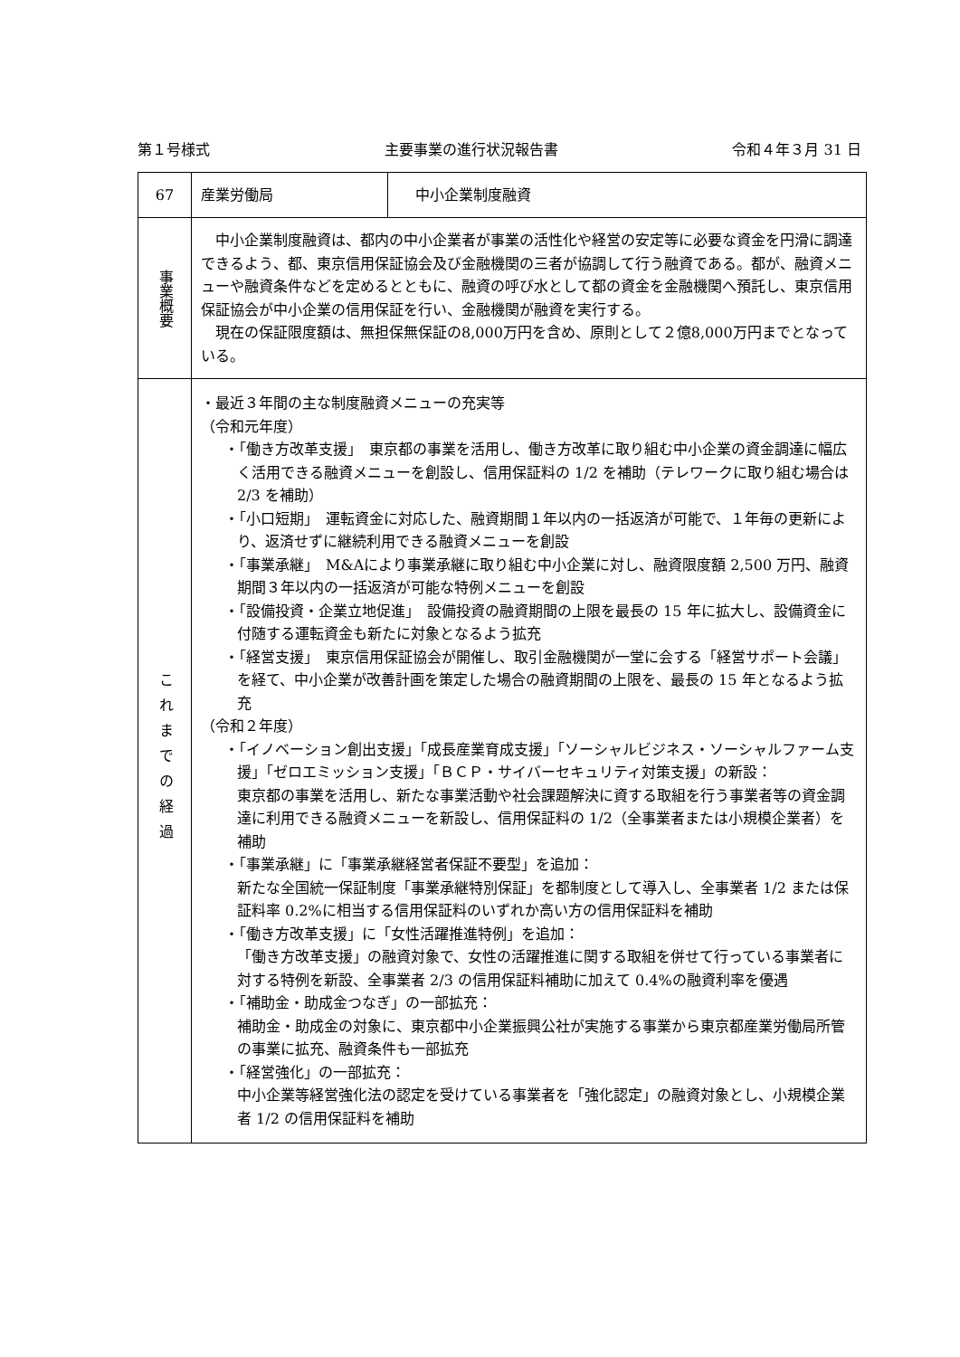第１号様式 主要事業の進行状況報告書 令和４年３月 31 日
| 67 | 産業労働局 | 中小企業制度融資 |
| 事業概要 | 中小企業制度融資は、都内の中小企業者が事業の活性化や経営の安定等に必要な資金を円滑に調達できるよう、都、東京信用保証協会及び金融機関の三者が協調して行う融資である。都が、融資メニューや融資条件などを定めるとともに、融資の呼び水として都の資金を金融機関へ預託し、東京信用保証協会が中小企業の信用保証を行い、金融機関が融資を実行する。 現在の保証限度額は、無担保無保証の8,000万円を含め、原則として２億8,000万円までとなっている。 | |
| これまでの経過 | ・最近３年間の主な制度融資メニューの充実等 （令和元年度） ・「働き方改革支援」 東京都の事業を活用し、働き方改革に取り組む中小企業の資金調達に幅広く活用できる融資メニューを創設し、信用保証料の 1/2 を補助（テレワークに取り組む場合は 2/3 を補助） ・「小口短期」 運転資金に対応した、融資期間１年以内の一括返済が可能で、１年毎の更新により、返済せずに継続利用できる融資メニューを創設 ・「事業承継」 M&Aにより事業承継に取り組む中小企業に対し、融資限度額 2,500 万円、融資期間３年以内の一括返済が可能な特例メニューを創設 ・「設備投資・企業立地促進」 設備投資の融資期間の上限を最長の 15 年に拡大し、設備資金に付随する運転資金も新たに対象となるよう拡充 ・「経営支援」 東京信用保証協会が開催し、取引金融機関が一堂に会する「経営サポート会議」を経て、中小企業が改善計画を策定した場合の融資期間の上限を、最長の 15 年となるよう拡充 （令和２年度） ・「イノベーション創出支援」「成長産業育成支援」「ソーシャルビジネス・ソーシャルファーム支援」「ゼロエミッション支援」「ＢＣＰ・サイバーセキュリティ対策支援」の新設： 東京都の事業を活用し、新たな事業活動や社会課題解決に資する取組を行う事業者等の資金調達に利用できる融資メニューを新設し、信用保証料の 1/2（全事業者または小規模企業者）を補助 ・「事業承継」に「事業承継経営者保証不要型」を追加： 新たな全国統一保証制度「事業承継特別保証」を都制度として導入し、全事業者 1/2 または保証料率 0.2%に相当する信用保証料のいずれか高い方の信用保証料を補助 ・「働き方改革支援」に「女性活躍推進特例」を追加： 「働き方改革支援」の融資対象で、女性の活躍推進に関する取組を併せて行っている事業者に対する特例を新設、全事業者 2/3 の信用保証料補助に加えて 0.4%の融資利率を優遇 ・「補助金・助成金つなぎ」の一部拡充： 補助金・助成金の対象に、東京都中小企業振興公社が実施する事業から東京都産業労働局所管の事業に拡充、融資条件も一部拡充 ・「経営強化」の一部拡充： 中小企業等経営強化法の認定を受けている事業者を「強化認定」の融資対象とし、小規模企業者 1/2 の信用保証料を補助 | |